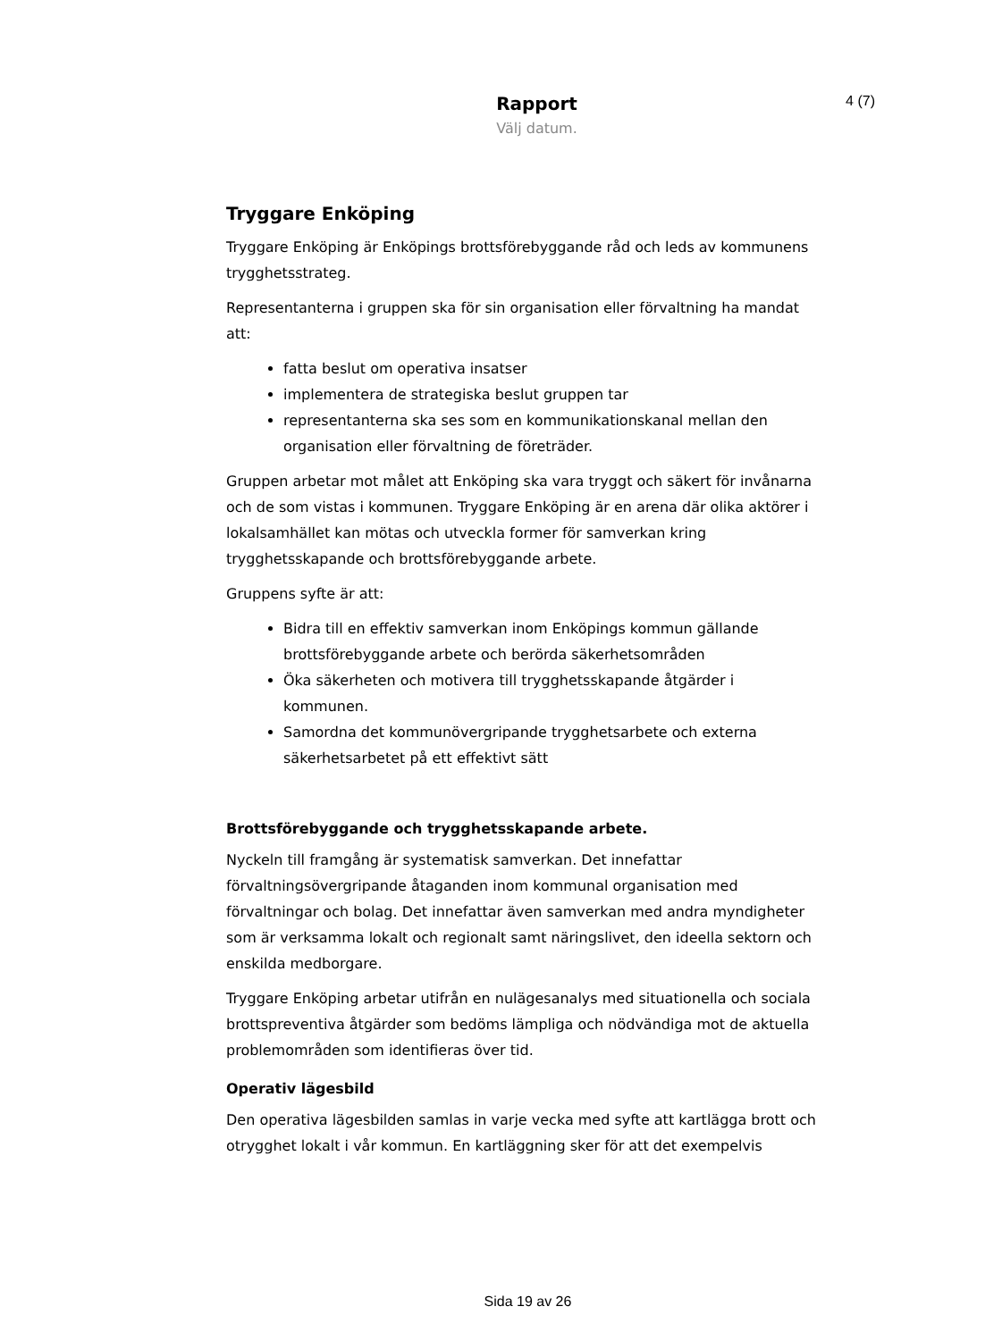4 (7)
Rapport
Välj datum.
Tryggare Enköping
Tryggare Enköping är Enköpings brottsförebyggande råd och leds av kommunens trygghetsstrateg.
Representanterna i gruppen ska för sin organisation eller förvaltning ha mandat att:
fatta beslut om operativa insatser
implementera de strategiska beslut gruppen tar
representanterna ska ses som en kommunikationskanal mellan den organisation eller förvaltning de företräder.
Gruppen arbetar mot målet att Enköping ska vara tryggt och säkert för invånarna och de som vistas i kommunen. Tryggare Enköping är en arena där olika aktörer i lokalsamhället kan mötas och utveckla former för samverkan kring trygghetsskapande och brottsförebyggande arbete.
Gruppens syfte är att:
Bidra till en effektiv samverkan inom Enköpings kommun gällande brottsförebyggande arbete och berörda säkerhetsområden
Öka säkerheten och motivera till trygghetsskapande åtgärder i kommunen.
Samordna det kommunövergripande trygghetsarbete och externa säkerhetsarbetet på ett effektivt sätt
Brottsförebyggande och trygghetsskapande arbete.
Nyckeln till framgång är systematisk samverkan. Det innefattar förvaltningsövergripande åtaganden inom kommunal organisation med förvaltningar och bolag. Det innefattar även samverkan med andra myndigheter som är verksamma lokalt och regionalt samt näringslivet, den ideella sektorn och enskilda medborgare.
Tryggare Enköping arbetar utifrån en nulägesanalys med situationella och sociala brottspreventiva åtgärder som bedöms lämpliga och nödvändiga mot de aktuella problemområden som identifieras över tid.
Operativ lägesbild
Den operativa lägesbilden samlas in varje vecka med syfte att kartlägga brott och otrygghet lokalt i vår kommun. En kartläggning sker för att det exempelvis
Sida 19 av 26